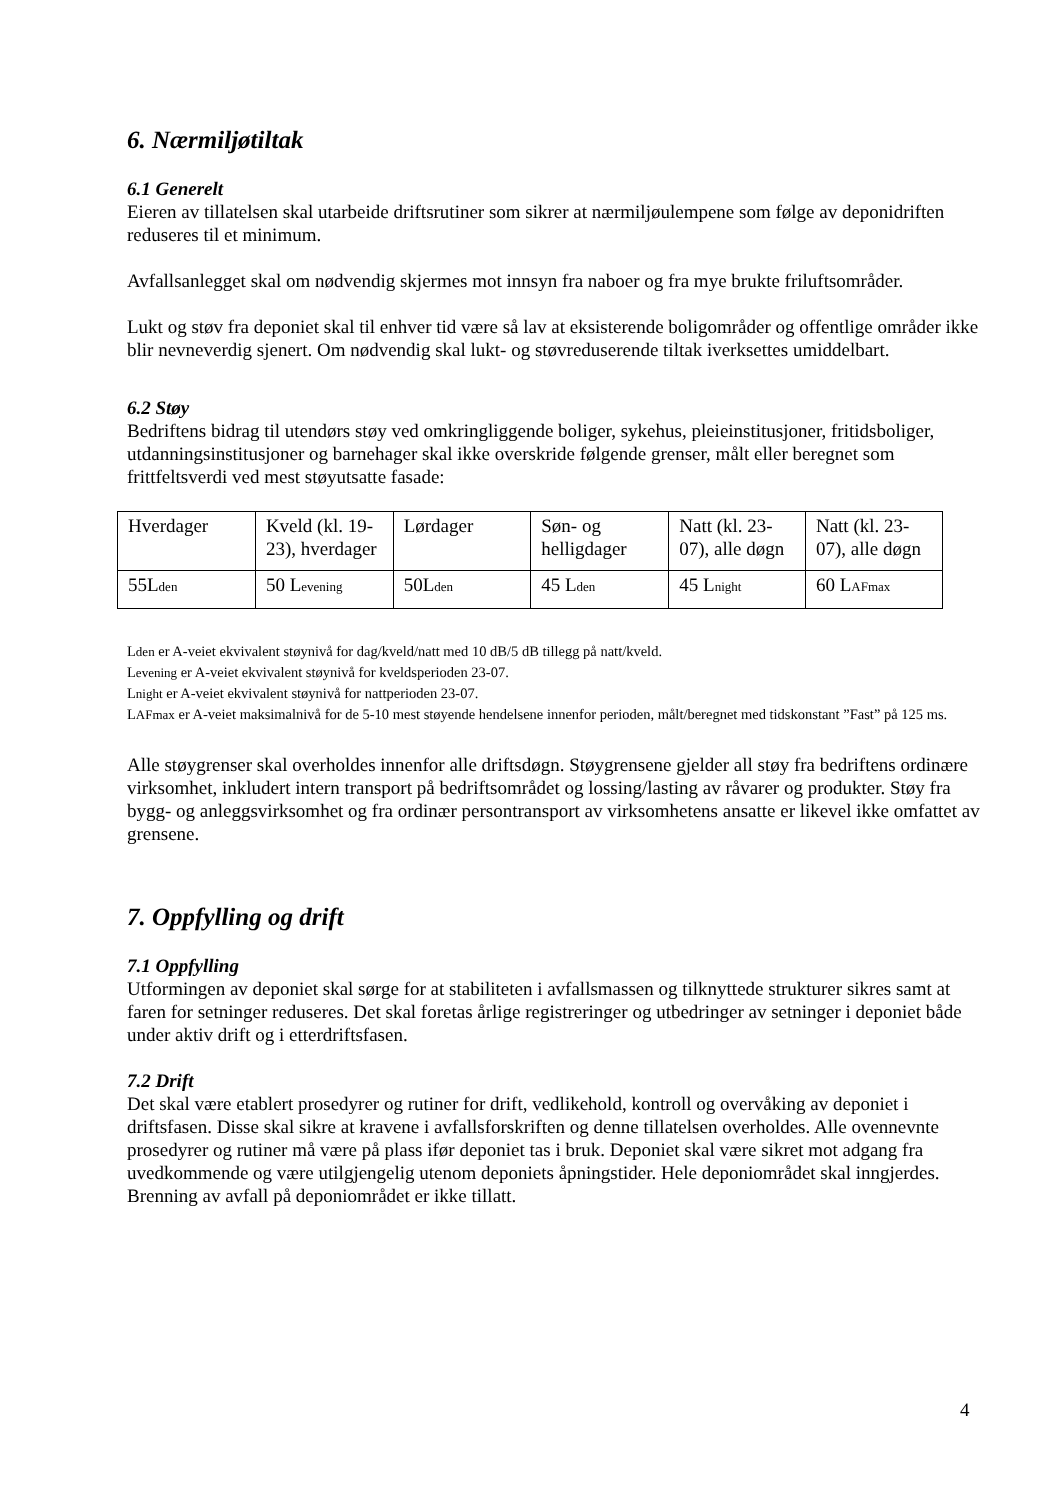6. Nærmiljøtiltak
6.1 Generelt
Eieren av tillatelsen skal utarbeide driftsrutiner som sikrer at nærmiljøulempene som følge av deponidriften reduseres til et minimum.
Avfallsanlegget skal om nødvendig skjermes mot innsyn fra naboer og fra mye brukte friluftsområder.
Lukt og støv fra deponiet skal til enhver tid være så lav at eksisterende boligområder og offentlige områder ikke blir nevneverdig sjenert. Om nødvendig skal lukt- og støvreduserende tiltak iverksettes umiddelbart.
6.2 Støy
Bedriftens bidrag til utendørs støy ved omkringliggende boliger, sykehus, pleieinstitusjoner, fritidsboliger, utdanningsinstitusjoner og barnehager skal ikke overskride følgende grenser, målt eller beregnet som frittfeltsverdi ved mest støyutsatte fasade:
| Hverdager | Kveld (kl. 19-23), hverdager | Lørdager | Søn- og helligdager | Natt (kl. 23-07), alle døgn | Natt (kl. 23-07), alle døgn |
| 55L<sub>den</sub> | 50 L<sub>evening</sub> | 50L<sub>den</sub> | 45 L<sub>den</sub> | 45 L<sub>night</sub> | 60 L<sub>AFmax</sub> |
L<sub>den</sub> er A-veiet ekvivalent støynivå for dag/kveld/natt med 10 dB/5 dB tillegg på natt/kveld.
L<sub>evening</sub> er A-veiet ekvivalent støynivå for kveldsperioden 23-07.
L<sub>night</sub> er A-veiet ekvivalent støynivå for nattperioden 23-07.
L<sub>AFmax</sub> er A-veiet maksimalnivå for de 5-10 mest støyende hendelsene innenfor perioden, målt/beregnet med tidskonstant ”Fast” på 125 ms.
Alle støygrenser skal overholdes innenfor alle driftsdøgn. Støygrensene gjelder all støy fra bedriftens ordinære virksomhet, inkludert intern transport på bedriftsområdet og lossing/lasting av råvarer og produkter. Støy fra bygg- og anleggsvirksomhet og fra ordinær persontransport av virksomhetens ansatte er likevel ikke omfattet av grensene.
7. Oppfylling og drift
7.1 Oppfylling
Utformingen av deponiet skal sørge for at stabiliteten i avfallsmassen og tilknyttede strukturer sikres samt at faren for setninger reduseres. Det skal foretas årlige registreringer og utbedringer av setninger i deponiet både under aktiv drift og i etterdriftsfasen.
7.2 Drift
Det skal være etablert prosedyrer og rutiner for drift, vedlikehold, kontroll og overvåking av deponiet i driftsfasen. Disse skal sikre at kravene i avfallsforskriften og denne tillatelsen overholdes. Alle ovennevnte prosedyrer og rutiner må være på plass ifør deponiet tas i bruk. Deponiet skal være sikret mot adgang fra uvedkommende og være utilgjengelig utenom deponiets åpningstider. Hele deponiområdet skal inngjerdes. Brenning av avfall på deponiområdet er ikke tillatt.
4